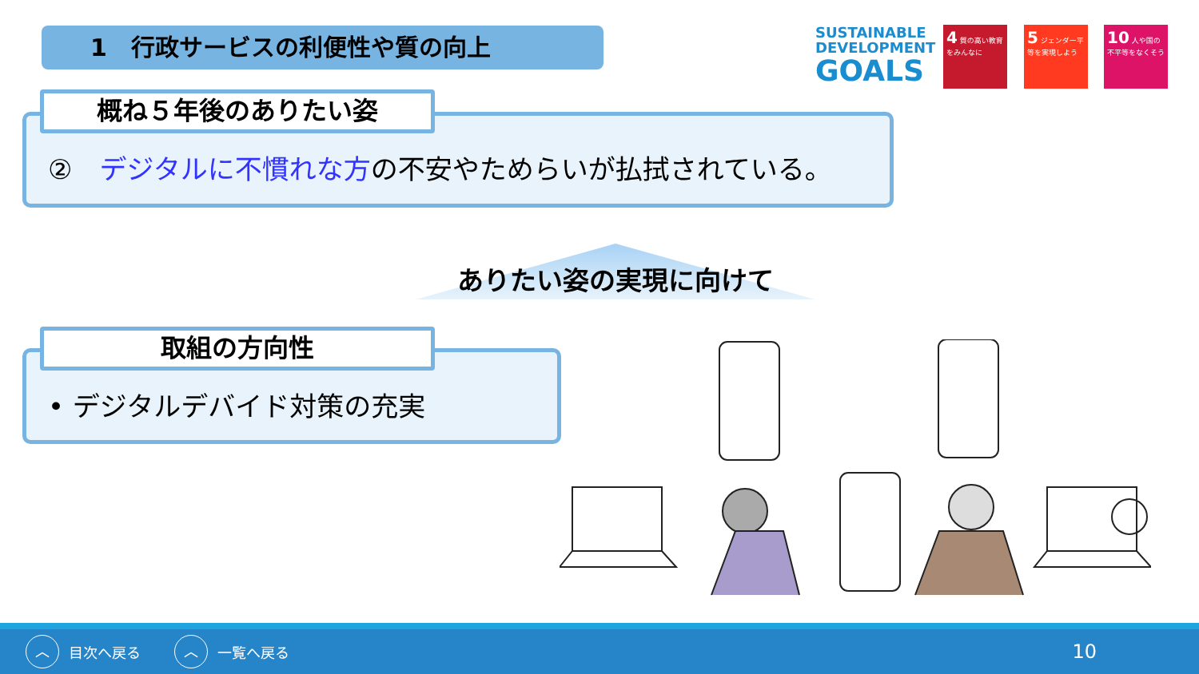1　行政サービスの利便性や質の向上
SUSTAINABLE DEVELOPMENT
GOALS
4 質の高い教育をみんなに
5 ジェンダー平等を実現しよう
10 人や国の不平等をなくそう
概ね５年後のありたい姿
②　デジタルに不慣れな方の不安やためらいが払拭されている。
ありたい姿の実現に向けて
取組の方向性
• デジタルデバイド対策の充実
︿ 目次へ戻る ︿ 一覧へ戻る 10